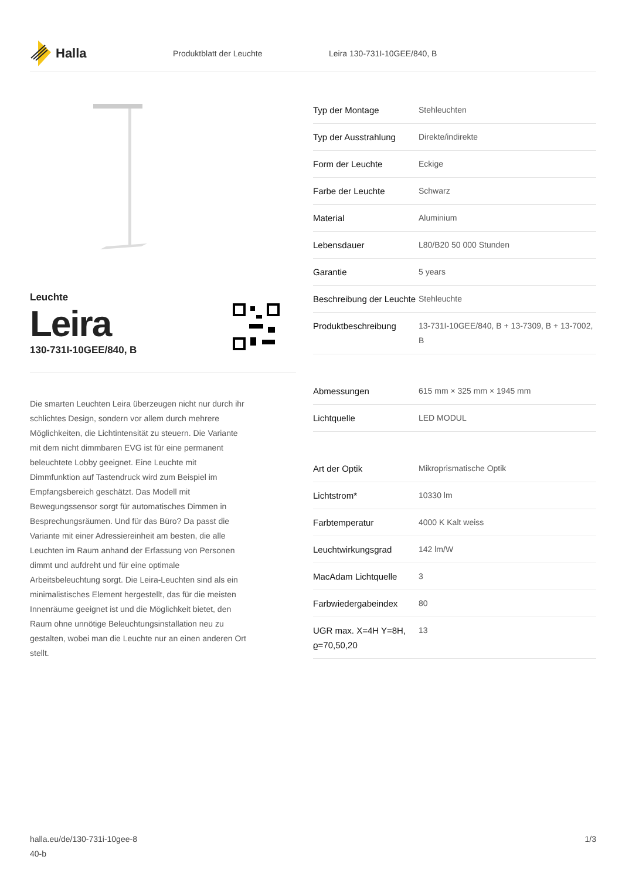Halla
Produktblatt der Leuchte Leira 130-731I-10GEE/840, B
Leuchte
Leira
130-731I-10GEE/840, B
Die smarten Leuchten Leira überzeugen nicht nur durch ihr schlichtes Design, sondern vor allem durch mehrere Möglichkeiten, die Lichtintensität zu steuern. Die Variante mit dem nicht dimmbaren EVG ist für eine permanent beleuchtete Lobby geeignet. Eine Leuchte mit Dimmfunktion auf Tastendruck wird zum Beispiel im Empfangsbereich geschätzt. Das Modell mit Bewegungssensor sorgt für automatisches Dimmen in Besprechungsräumen. Und für das Büro? Da passt die Variante mit einer Adressiereinheit am besten, die alle Leuchten im Raum anhand der Erfassung von Personen dimmt und aufdreht und für eine optimale Arbeitsbeleuchtung sorgt. Die Leira-Leuchten sind als ein minimalistisches Element hergestellt, das für die meisten Innenräume geeignet ist und die Möglichkeit bietet, den Raum ohne unnötige Beleuchtungsinstallation neu zu gestalten, wobei man die Leuchte nur an einen anderen Ort stellt.
| Typ der Montage | Stehleuchten |
| Typ der Ausstrahlung | Direkte/indirekte |
| Form der Leuchte | Eckige |
| Farbe der Leuchte | Schwarz |
| Material | Aluminium |
| Lebensdauer | L80/B20 50 000 Stunden |
| Garantie | 5 years |
| Beschreibung der Leuchte | Stehleuchte |
| Produktbeschreibung | 13-731I-10GEE/840, B + 13-7309, B + 13-7002, B |
| Abmessungen | 615 mm × 325 mm × 1945 mm |
| Lichtquelle | LED MODUL |
| Art der Optik | Mikroprismatische Optik |
| Lichtstrom* | 10330 lm |
| Farbtemperatur | 4000 K Kalt weiss |
| Leuchtwirkungsgrad | 142 lm/W |
| MacAdam Lichtquelle | 3 |
| Farbwiedergabeindex | 80 |
| UGR max. X=4H Y=8H, ϱ=70,50,20 | 13 |
halla.eu/de/130-731i-10gee-8
40-b
1/3